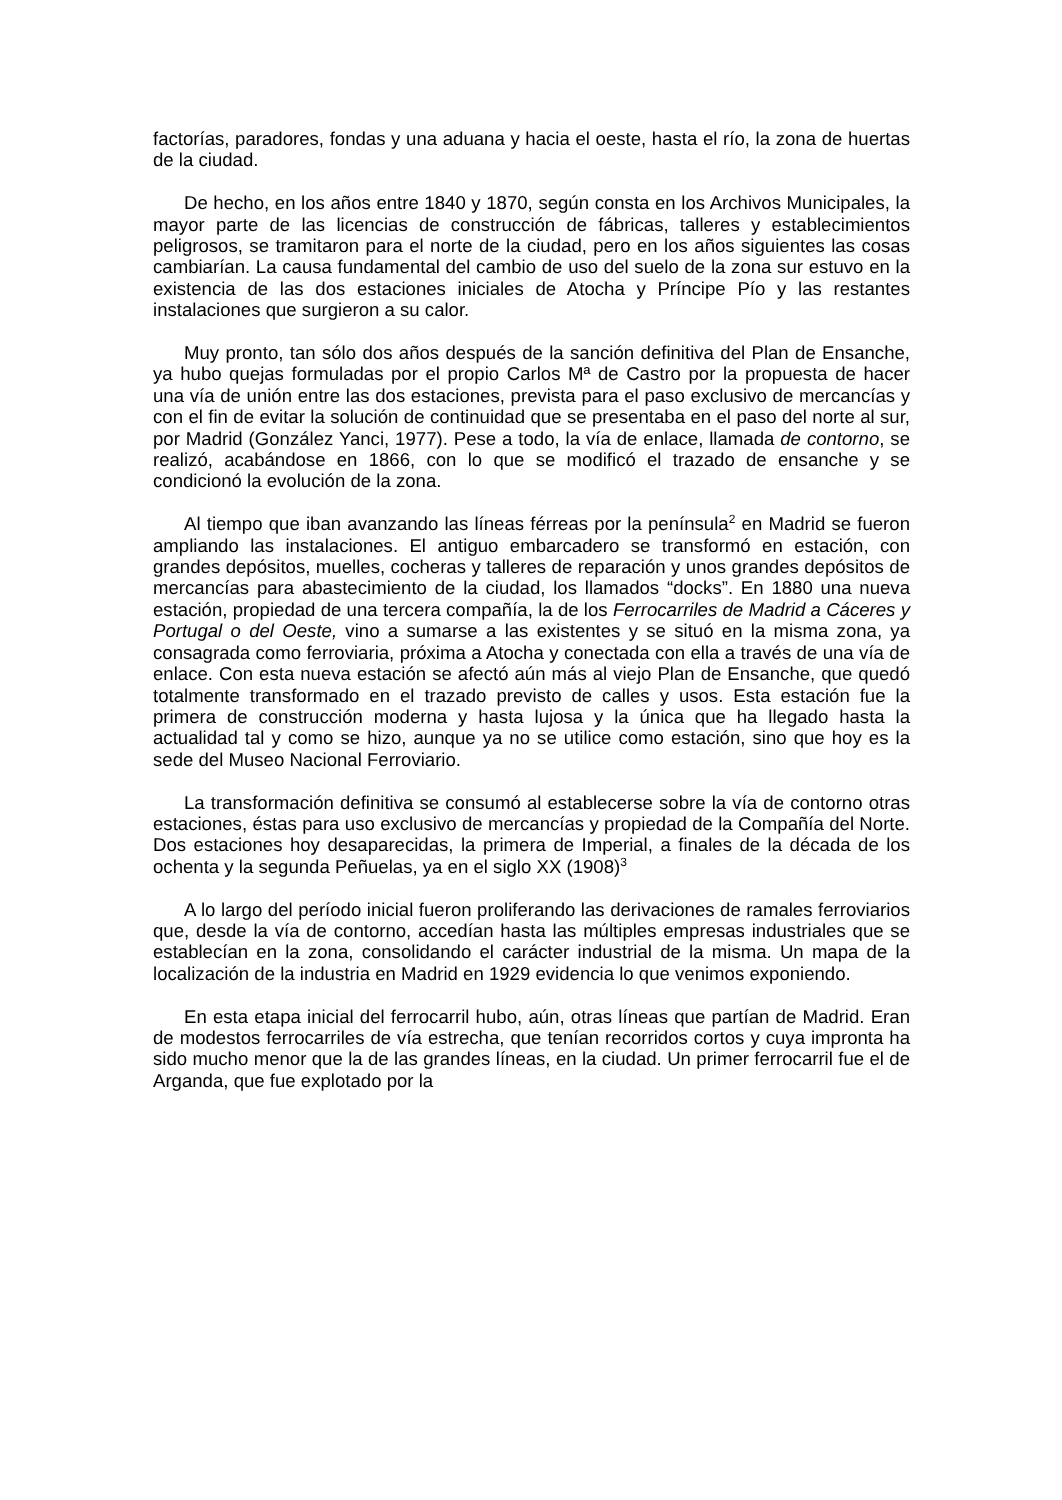factorías, paradores, fondas y una aduana y hacia el oeste, hasta el río, la zona de huertas de la ciudad.
De hecho, en los años entre 1840 y 1870, según consta en los Archivos Municipales, la mayor parte de las licencias de construcción de fábricas, talleres y establecimientos peligrosos, se tramitaron para el norte de la ciudad, pero en los años siguientes las cosas cambiarían. La causa fundamental del cambio de uso del suelo de la zona sur estuvo en la existencia de las dos estaciones iniciales de Atocha y Príncipe Pío y las restantes instalaciones que surgieron a su calor.
Muy pronto, tan sólo dos años después de la sanción definitiva del Plan de Ensanche, ya hubo quejas formuladas por el propio Carlos Mª de Castro por la propuesta de hacer una vía de unión entre las dos estaciones, prevista para el paso exclusivo de mercancías y con el fin de evitar la solución de continuidad que se presentaba en el paso del norte al sur, por Madrid (González Yanci, 1977). Pese a todo, la vía de enlace, llamada de contorno, se realizó, acabándose en 1866, con lo que se modificó el trazado de ensanche y se condicionó la evolución de la zona.
Al tiempo que iban avanzando las líneas férreas por la península<sup>2</sup> en Madrid se fueron ampliando las instalaciones. El antiguo embarcadero se transformó en estación, con grandes depósitos, muelles, cocheras y talleres de reparación y unos grandes depósitos de mercancías para abastecimiento de la ciudad, los llamados “docks”. En 1880 una nueva estación, propiedad de una tercera compañía, la de los Ferrocarriles de Madrid a Cáceres y Portugal o del Oeste, vino a sumarse a las existentes y se situó en la misma zona, ya consagrada como ferroviaria, próxima a Atocha y conectada con ella a través de una vía de enlace. Con esta nueva estación se afectó aún más al viejo Plan de Ensanche, que quedó totalmente transformado en el trazado previsto de calles y usos. Esta estación fue la primera de construcción moderna y hasta lujosa y la única que ha llegado hasta la actualidad tal y como se hizo, aunque ya no se utilice como estación, sino que hoy es la sede del Museo Nacional Ferroviario.
La transformación definitiva se consumó al establecerse sobre la vía de contorno otras estaciones, éstas para uso exclusivo de mercancías y propiedad de la Compañía del Norte. Dos estaciones hoy desaparecidas, la primera de Imperial, a finales de la década de los ochenta y la segunda Peñuelas, ya en el siglo XX (1908)<sup>3</sup>
A lo largo del período inicial fueron proliferando las derivaciones de ramales ferroviarios que, desde la vía de contorno, accedían hasta las múltiples empresas industriales que se establecían en la zona, consolidando el carácter industrial de la misma. Un mapa de la localización de la industria en Madrid en 1929 evidencia lo que venimos exponiendo.
En esta etapa inicial del ferrocarril hubo, aún, otras líneas que partían de Madrid. Eran de modestos ferrocarriles de vía estrecha, que tenían recorridos cortos y cuya impronta ha sido mucho menor que la de las grandes líneas, en la ciudad. Un primer ferrocarril fue el de Arganda, que fue explotado por la